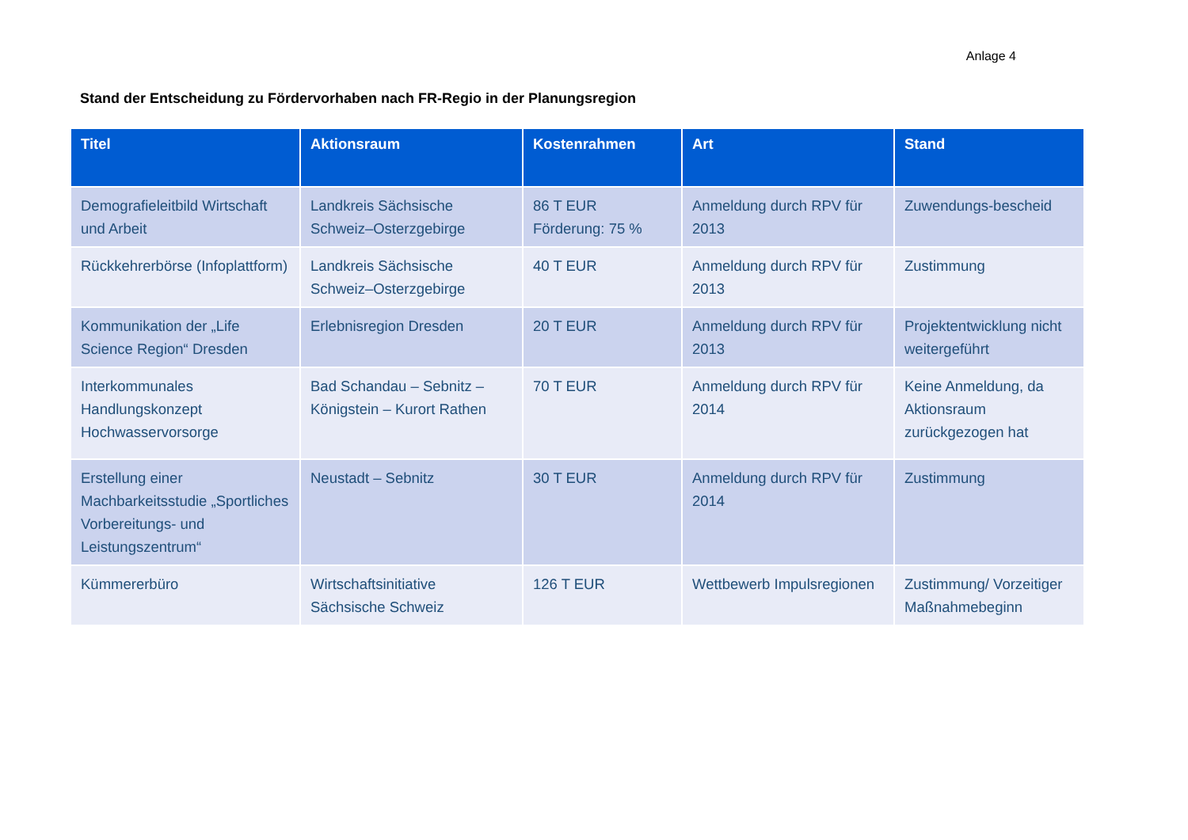Anlage 4
Stand der Entscheidung zu Fördervorhaben nach FR-Regio in der Planungsregion
| Titel | Aktionsraum | Kostenrahmen | Art | Stand |
| --- | --- | --- | --- | --- |
| Demografieleitbild Wirtschaft und Arbeit | Landkreis Sächsische Schweiz–Osterzgebirge | 86 T EUR Förderung: 75 % | Anmeldung durch RPV für 2013 | Zuwendungs-bescheid |
| Rückkehrerbörse (Infoplattform) | Landkreis Sächsische Schweiz–Osterzgebirge | 40 T EUR | Anmeldung durch RPV für 2013 | Zustimmung |
| Kommunikation der „Life Science Region“ Dresden | Erlebnisregion Dresden | 20 T EUR | Anmeldung durch RPV für 2013 | Projektentwicklung nicht weitergeführt |
| Interkommunales Handlungskonzept Hochwasservorsorge | Bad Schandau – Sebnitz – Königstein – Kurort Rathen | 70 T EUR | Anmeldung durch RPV für 2014 | Keine Anmeldung, da Aktionsraum zurückgezogen hat |
| Erstellung einer Machbarkeitsstudie „Sportliches Vorbereitungs- und Leistungszentrum“ | Neustadt – Sebnitz | 30 T EUR | Anmeldung durch RPV für 2014 | Zustimmung |
| Kümmererbüro | Wirtschaftsinitiative Sächsische Schweiz | 126 T EUR | Wettbewerb Impulsregionen | Zustimmung/ Vorzeitiger Maßnahmebeginn |